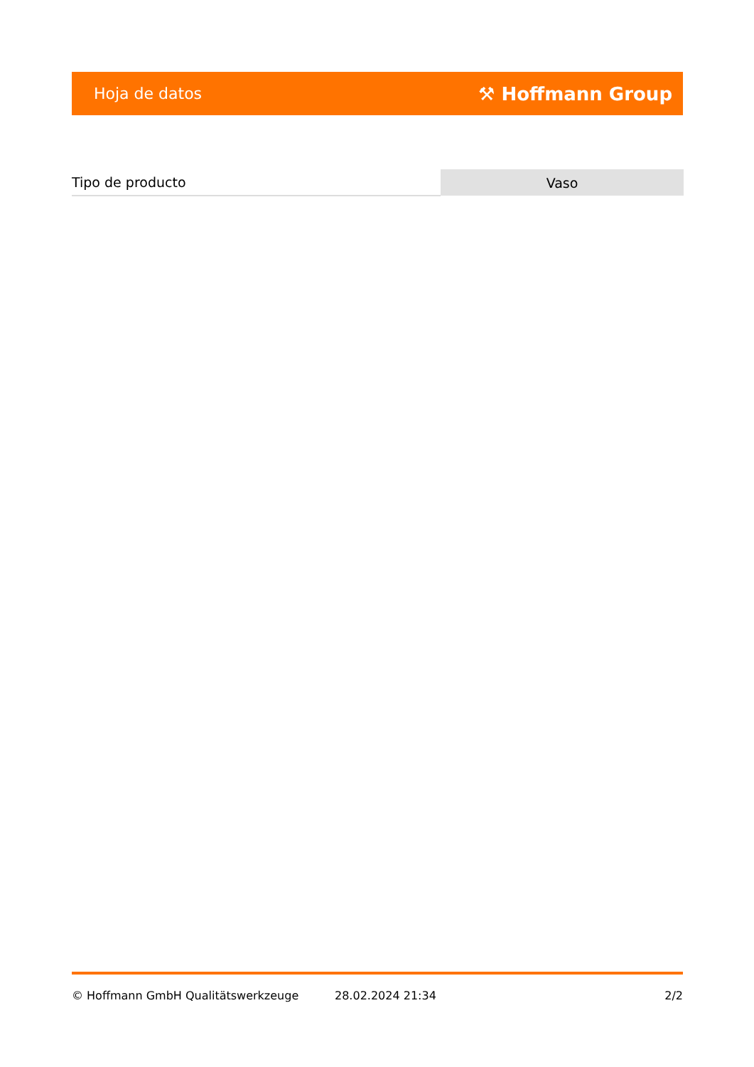Hoja de datos ⚒ Hoffmann Group
| Tipo de producto | Vaso |
© Hoffmann GmbH Qualitätswerkzeuge 28.02.2024 21:34 2/2